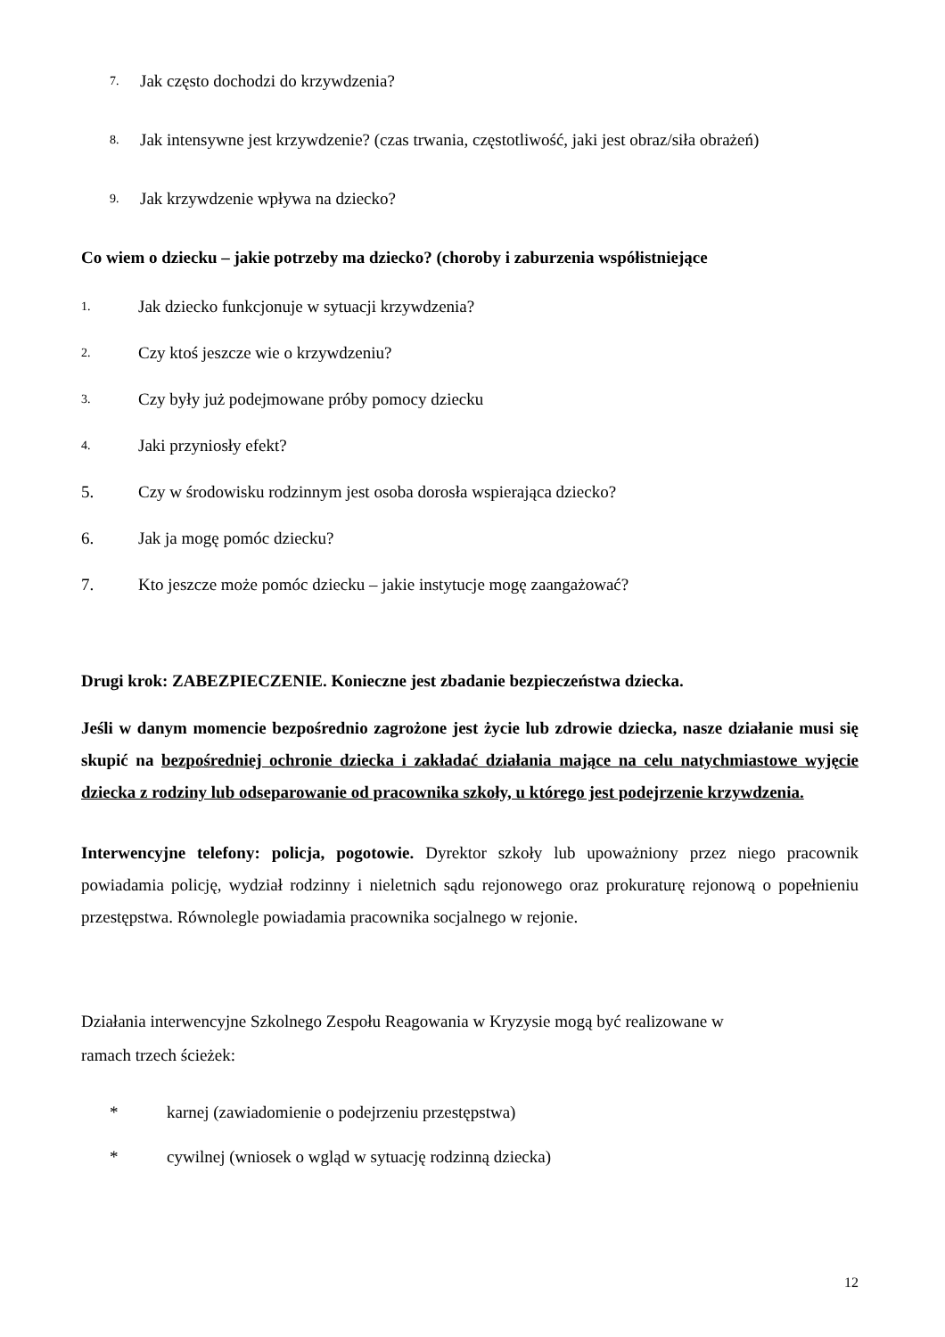7. Jak często dochodzi do krzywdzenia?
8. Jak intensywne jest krzywdzenie? (czas trwania, częstotliwość, jaki jest obraz/siła obrażeń)
9. Jak krzywdzenie wpływa na dziecko?
Co wiem o dziecku – jakie potrzeby ma dziecko? (choroby i zaburzenia współistniejące
1. Jak dziecko funkcjonuje w sytuacji krzywdzenia?
2. Czy ktoś jeszcze wie o krzywdzeniu?
3. Czy były już podejmowane próby pomocy dziecku
4. Jaki przyniosły efekt?
5. Czy w środowisku rodzinnym jest osoba dorosła wspierająca dziecko?
6. Jak ja mogę pomóc dziecku?
7. Kto jeszcze może pomóc dziecku – jakie instytucje mogę zaangażować?
Drugi krok: ZABEZPIECZENIE. Konieczne jest zbadanie bezpieczeństwa dziecka.
Jeśli w danym momencie bezpośrednio zagrożone jest życie lub zdrowie dziecka, nasze działanie musi się skupić na bezpośredniej ochronie dziecka i zakładać działania mające na celu natychmiastowe wyjęcie dziecka z rodziny lub odseparowanie od pracownika szkoły, u którego jest podejrzenie krzywdzenia.
Interwencyjne telefony: policja, pogotowie. Dyrektor szkoły lub upoważniony przez niego pracownik powiadamia policję, wydział rodzinny i nieletnich sądu rejonowego oraz prokuraturę rejonową o popełnieniu przestępstwa. Równolegle powiadamia pracownika socjalnego w rejonie.
Działania interwencyjne Szkolnego Zespołu Reagowania w Kryzysie mogą być realizowane w
ramach trzech ścieżek:
* karnej (zawiadomienie o podejrzeniu przestępstwa)
* cywilnej (wniosek o wgląd w sytuację rodzinną dziecka)
12